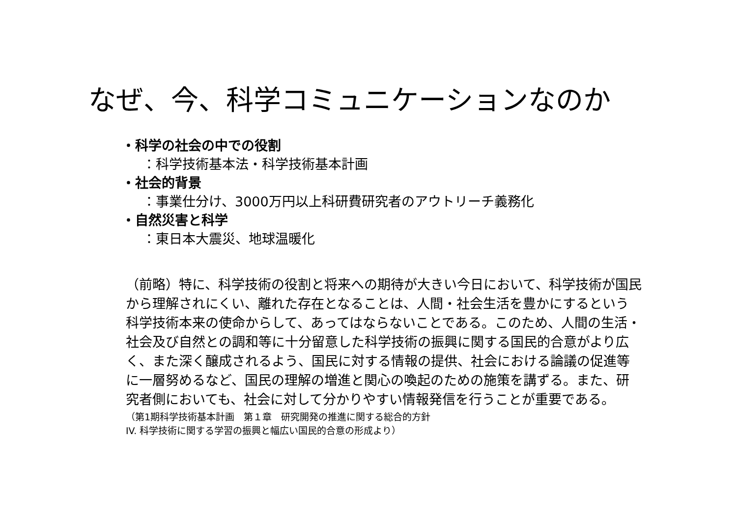なぜ、今、科学コミュニケーションなのか
・科学の社会の中での役割
：科学技術基本法・科学技術基本計画
・社会的背景
：事業仕分け、3000万円以上科研費研究者のアウトリーチ義務化
・自然災害と科学
：東日本大震災、地球温暖化
（前略）特に、科学技術の役割と将来への期待が大きい今日において、科学技術が国民から理解されにくい、離れた存在となることは、人間・社会生活を豊かにするという科学技術本来の使命からして、あってはならないことである。このため、人間の生活・社会及び自然との調和等に十分留意した科学技術の振興に関する国民的合意がより広く、また深く醸成されるよう、国民に対する情報の提供、社会における論議の促進等に一層努めるなど、国民の理解の増進と関心の喚起のための施策を講ずる。また、研究者側においても、社会に対して分かりやすい情報発信を行うことが重要である。
（第1期科学技術基本計画　第１章　研究開発の推進に関する総合的方針
IV. 科学技術に関する学習の振興と幅広い国民的合意の形成より）